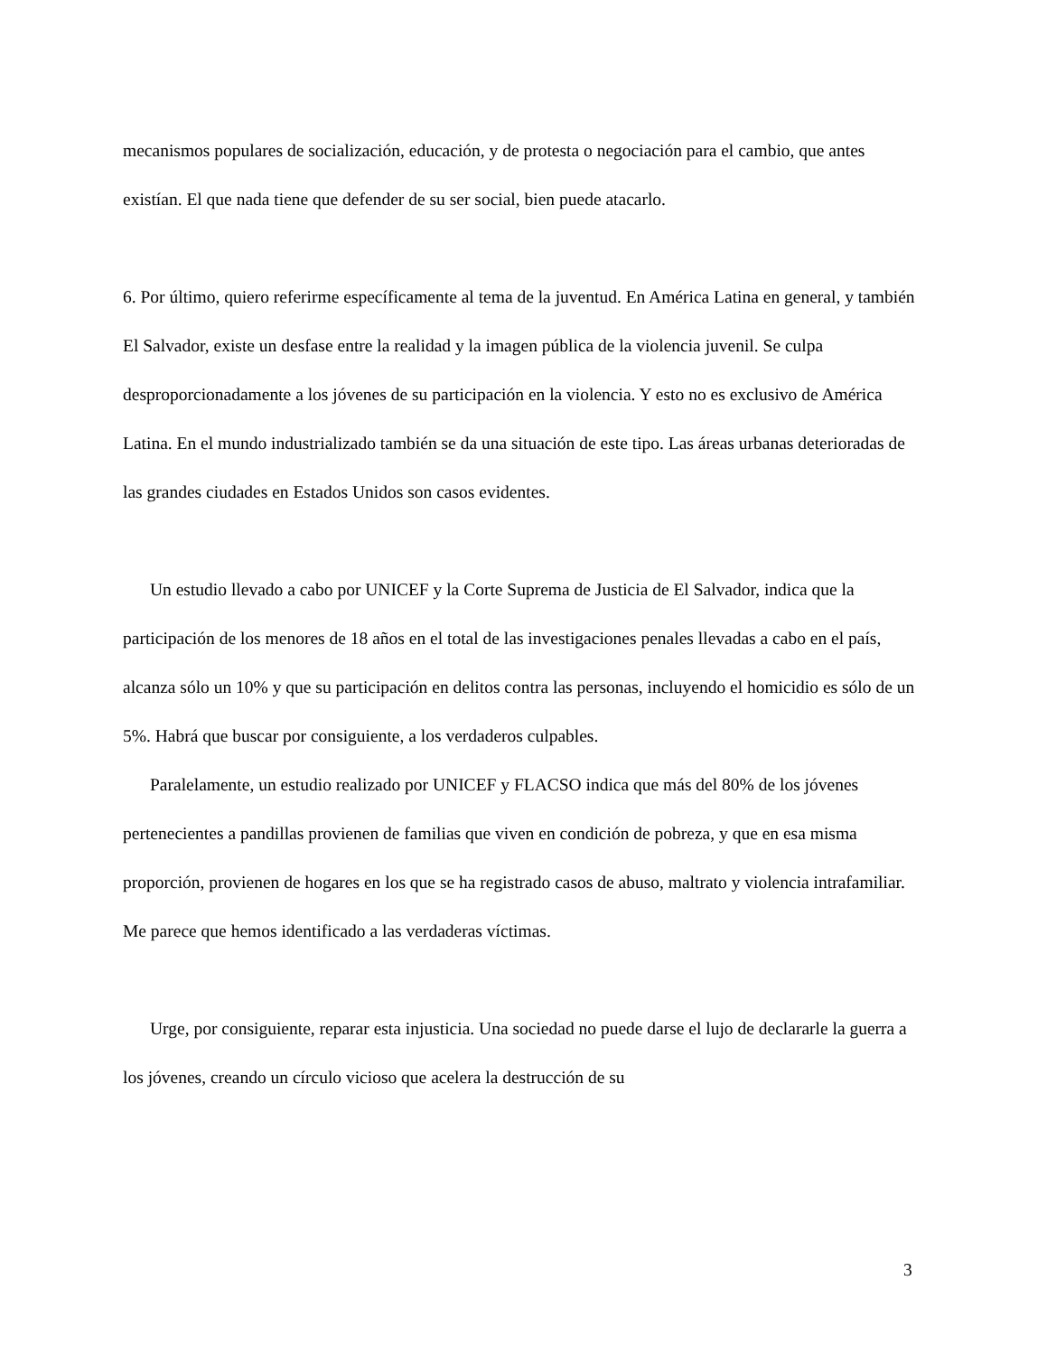mecanismos populares de socialización, educación, y de protesta o negociación para el cambio, que antes existían. El que nada tiene que defender de su ser social, bien puede atacarlo.
6. Por último, quiero referirme específicamente al tema de la juventud. En América Latina en general, y también El Salvador, existe un desfase entre la realidad y la imagen pública de la violencia juvenil. Se culpa desproporcionadamente a los jóvenes de su participación en la violencia. Y esto no es exclusivo de América Latina. En el mundo industrializado también se da una situación de este tipo. Las áreas urbanas deterioradas de las grandes ciudades en Estados Unidos son casos evidentes.
Un estudio llevado a cabo por UNICEF y la Corte Suprema de Justicia de El Salvador, indica que la participación de los menores de 18 años en el total de las investigaciones penales llevadas a cabo en el país, alcanza sólo un 10% y que su participación en delitos contra las personas, incluyendo el homicidio es sólo de un 5%. Habrá que buscar por consiguiente, a los verdaderos culpables.
Paralelamente, un estudio realizado por UNICEF y FLACSO indica que más del 80% de los jóvenes pertenecientes a pandillas provienen de familias que viven en condición de pobreza, y que en esa misma proporción, provienen de hogares en los que se ha registrado casos de abuso, maltrato y violencia intrafamiliar. Me parece que hemos identificado a las verdaderas víctimas.
Urge, por consiguiente, reparar esta injusticia. Una sociedad no puede darse el lujo de declararle la guerra a los jóvenes, creando un círculo vicioso que acelera la destrucción de su
3